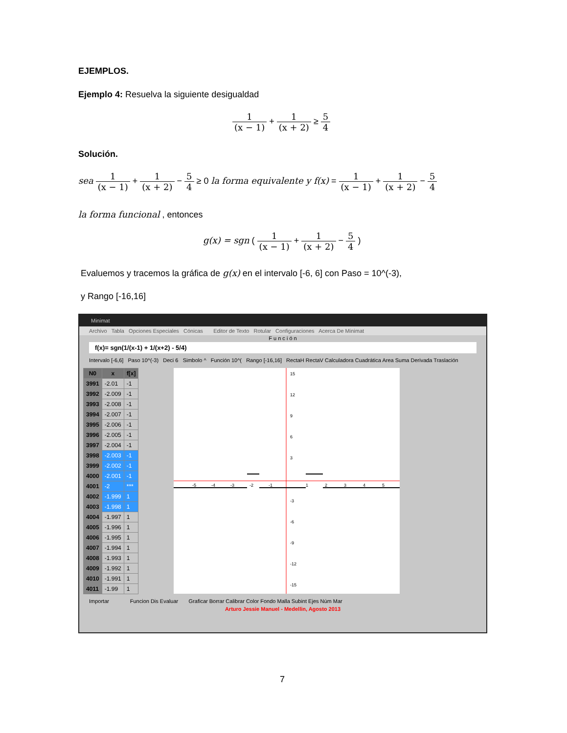EJEMPLOS.
Ejemplo 4: Resuelva la siguiente desigualdad
1 (x − 1) + 1 (x + 2) ≥ 5 4
Solución.
sea 1 (x − 1) + 1 (x + 2) − 5 4 ≥ 0 la forma equivalente y f(x) = 1 (x − 1) + 1 (x + 2) − 5 4
la forma funcional , entonces
g(x) = sgn ( 1 (x − 1) + 1 (x + 2) − 5 4 )
Evaluemos y tracemos la gráfica de g(x) en el intervalo [-6, 6] con Paso = 10^(-3),
y Rango [-16,16]
Minimat
Archivo Tabla Opciones Especiales Cónicas Editor de Texto Rotular Configuraciones Acerca De Minimat
F u n c i ó n
f(x)= sgn(1/(x-1) + 1/(x+2) - 5/4)
Intervalo [-6,6] Paso 10^(-3) Deci 6 Simbolo ^ Función 10^( Rango [-16,16] RectaH RectaV Calculadora Cuadrática Area Suma Derivada Traslación
| N0 | x | f[x] |
| --- | --- | --- |
| 3991 | -2.01 | -1 |
| 3992 | -2.009 | -1 |
| 3993 | -2.008 | -1 |
| 3994 | -2.007 | -1 |
| 3995 | -2.006 | -1 |
| 3996 | -2.005 | -1 |
| 3997 | -2.004 | -1 |
| 3998 | -2.003 | -1 |
| 3999 | -2.002 | -1 |
| 4000 | -2.001 | -1 |
| 4001 | -2 | *** |
| 4002 | -1.999 | 1 |
| 4003 | -1.998 | 1 |
| 4004 | -1.997 | 1 |
| 4005 | -1.996 | 1 |
| 4006 | -1.995 | 1 |
| 4007 | -1.994 | 1 |
| 4008 | -1.993 | 1 |
| 4009 | -1.992 | 1 |
| 4010 | -1.991 | 1 |
| 4011 | -1.99 | 1 |
15
12
9
6
3
-3
-6
-9
-12
-15
-5
-4
-3
-2
-1
1
2
3
4
5
Importar Funcion Dis Evaluar Graficar Borrar Calibrar Color Fondo Malla Subint Ejes Núm Mar
Arturo Jessie Manuel - Medellin, Agosto 2013
7